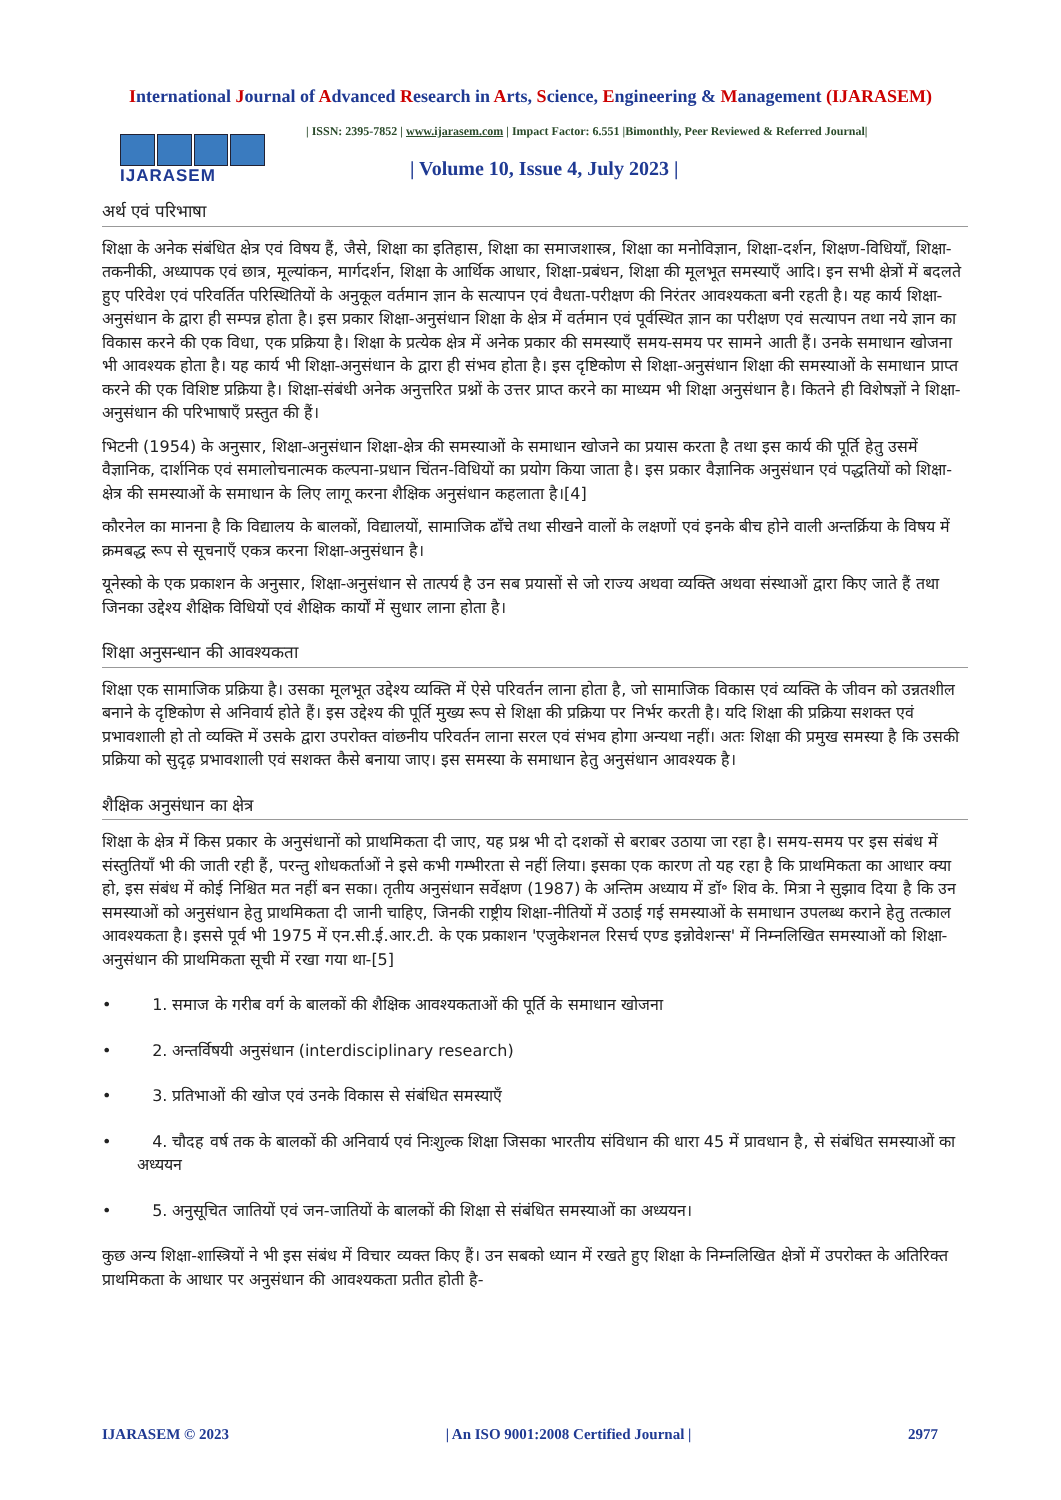International Journal of Advanced Research in Arts, Science, Engineering & Management (IJARASEM)
IJARASEM
| ISSN: 2395-7852 | www.ijarasem.com | Impact Factor: 6.551 |Bimonthly, Peer Reviewed & Referred Journal|
| Volume 10, Issue 4, July 2023 |
अर्थ एवं परिभाषा
शिक्षा के अनेक संबंधित क्षेत्र एवं विषय हैं, जैसे, शिक्षा का इतिहास, शिक्षा का समाजशास्त्र, शिक्षा का मनोविज्ञान, शिक्षा-दर्शन, शिक्षण-विधियाँ, शिक्षा-तकनीकी, अध्यापक एवं छात्र, मूल्यांकन, मार्गदर्शन, शिक्षा के आर्थिक आधार, शिक्षा-प्रबंधन, शिक्षा की मूलभूत समस्याएँ आदि। इन सभी क्षेत्रों में बदलते हुए परिवेश एवं परिवर्तित परिस्थितियों के अनुकूल वर्तमान ज्ञान के सत्यापन एवं वैधता-परीक्षण की निरंतर आवश्यकता बनी रहती है। यह कार्य शिक्षा-अनुसंधान के द्वारा ही सम्पन्न होता है। इस प्रकार शिक्षा-अनुसंधान शिक्षा के क्षेत्र में वर्तमान एवं पूर्वस्थित ज्ञान का परीक्षण एवं सत्यापन तथा नये ज्ञान का विकास करने की एक विधा, एक प्रक्रिया है। शिक्षा के प्रत्येक क्षेत्र में अनेक प्रकार की समस्याएँ समय-समय पर सामने आती हैं। उनके समाधान खोजना भी आवश्यक होता है। यह कार्य भी शिक्षा-अनुसंधान के द्वारा ही संभव होता है। इस दृष्टिकोण से शिक्षा-अनुसंधान शिक्षा की समस्याओं के समाधान प्राप्त करने की एक विशिष्ट प्रक्रिया है। शिक्षा-संबंधी अनेक अनुत्तरित प्रश्नों के उत्तर प्राप्त करने का माध्यम भी शिक्षा अनुसंधान है। कितने ही विशेषज्ञों ने शिक्षा-अनुसंधान की परिभाषाएँ प्रस्तुत की हैं।
भिटनी (1954) के अनुसार, शिक्षा-अनुसंधान शिक्षा-क्षेत्र की समस्याओं के समाधान खोजने का प्रयास करता है तथा इस कार्य की पूर्ति हेतु उसमें वैज्ञानिक, दार्शनिक एवं समालोचनात्मक कल्पना-प्रधान चिंतन-विधियों का प्रयोग किया जाता है। इस प्रकार वैज्ञानिक अनुसंधान एवं पद्धतियों को शिक्षा-क्षेत्र की समस्याओं के समाधान के लिए लागू करना शैक्षिक अनुसंधान कहलाता है।[4]
कौरनेल का मानना है कि विद्यालय के बालकों, विद्यालयों, सामाजिक ढाँचे तथा सीखने वालों के लक्षणों एवं इनके बीच होने वाली अन्तर्क्रिया के विषय में क्रमबद्ध रूप से सूचनाएँ एकत्र करना शिक्षा-अनुसंधान है।
यूनेस्को के एक प्रकाशन के अनुसार, शिक्षा-अनुसंधान से तात्पर्य है उन सब प्रयासों से जो राज्य अथवा व्यक्ति अथवा संस्थाओं द्वारा किए जाते हैं तथा जिनका उद्देश्य शैक्षिक विधियों एवं शैक्षिक कार्यों में सुधार लाना होता है।
शिक्षा अनुसन्धान की आवश्यकता
शिक्षा एक सामाजिक प्रक्रिया है। उसका मूलभूत उद्देश्य व्यक्ति में ऐसे परिवर्तन लाना होता है, जो सामाजिक विकास एवं व्यक्ति के जीवन को उन्नतशील बनाने के दृष्टिकोण से अनिवार्य होते हैं। इस उद्देश्य की पूर्ति मुख्य रूप से शिक्षा की प्रक्रिया पर निर्भर करती है। यदि शिक्षा की प्रक्रिया सशक्त एवं प्रभावशाली हो तो व्यक्ति में उसके द्वारा उपरोक्त वांछनीय परिवर्तन लाना सरल एवं संभव होगा अन्यथा नहीं। अतः शिक्षा की प्रमुख समस्या है कि उसकी प्रक्रिया को सुदृढ़ प्रभावशाली एवं सशक्त कैसे बनाया जाए। इस समस्या के समाधान हेतु अनुसंधान आवश्यक है।
शैक्षिक अनुसंधान का क्षेत्र
शिक्षा के क्षेत्र में किस प्रकार के अनुसंधानों को प्राथमिकता दी जाए, यह प्रश्न भी दो दशकों से बराबर उठाया जा रहा है। समय-समय पर इस संबंध में संस्तुतियाँ भी की जाती रही हैं, परन्तु शोधकर्ताओं ने इसे कभी गम्भीरता से नहीं लिया। इसका एक कारण तो यह रहा है कि प्राथमिकता का आधार क्या हो, इस संबंध में कोई निश्चित मत नहीं बन सका। तृतीय अनुसंधान सर्वेक्षण (1987) के अन्तिम अध्याय में डॉ॰ शिव के. मित्रा ने सुझाव दिया है कि उन समस्याओं को अनुसंधान हेतु प्राथमिकता दी जानी चाहिए, जिनकी राष्ट्रीय शिक्षा-नीतियों में उठाई गई समस्याओं के समाधान उपलब्ध कराने हेतु तत्काल आवश्यकता है। इससे पूर्व भी 1975 में एन.सी.ई.आर.टी. के एक प्रकाशन 'एजुकेशनल रिसर्च एण्ड इन्नोवेशन्स' में निम्नलिखित समस्याओं को शिक्षा-अनुसंधान की प्राथमिकता सूची में रखा गया था-[5]
• 1. समाज के गरीब वर्ग के बालकों की शैक्षिक आवश्यकताओं की पूर्ति के समाधान खोजना
• 2. अन्तर्विषयी अनुसंधान (interdisciplinary research)
• 3. प्रतिभाओं की खोज एवं उनके विकास से संबंधित समस्याएँ
• 4. चौदह वर्ष तक के बालकों की अनिवार्य एवं निःशुल्क शिक्षा जिसका भारतीय संविधान की धारा 45 में प्रावधान है, से संबंधित समस्याओं का अध्ययन
• 5. अनुसूचित जातियों एवं जन-जातियों के बालकों की शिक्षा से संबंधित समस्याओं का अध्ययन।
कुछ अन्य शिक्षा-शास्त्रियों ने भी इस संबंध में विचार व्यक्त किए हैं। उन सबको ध्यान में रखते हुए शिक्षा के निम्नलिखित क्षेत्रों में उपरोक्त के अतिरिक्त प्राथमिकता के आधार पर अनुसंधान की आवश्यकता प्रतीत होती है-
IJARASEM © 2023 | An ISO 9001:2008 Certified Journal | 2977